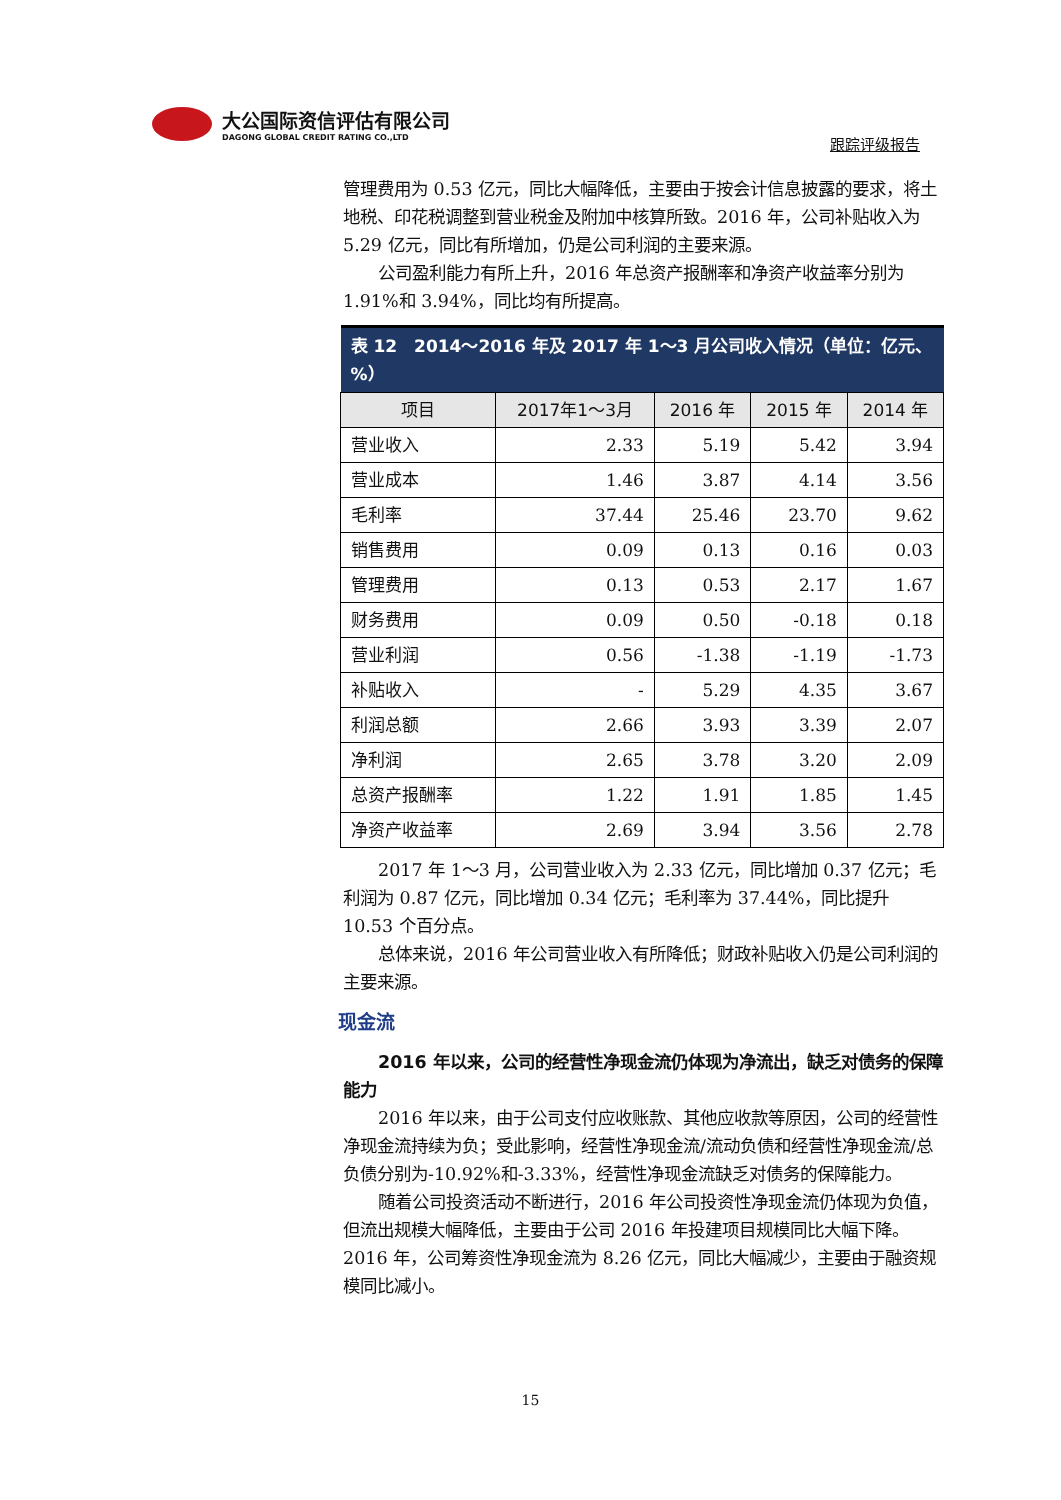大公国际资信评估有限公司
DAGONG GLOBAL CREDIT RATING CO.,LTD
跟踪评级报告
管理费用为 0.53 亿元，同比大幅降低，主要由于按会计信息披露的要求，将土地税、印花税调整到营业税金及附加中核算所致。2016 年，公司补贴收入为 5.29 亿元，同比有所增加，仍是公司利润的主要来源。
公司盈利能力有所上升，2016 年总资产报酬率和净资产收益率分别为 1.91%和 3.94%，同比均有所提高。
| 表 12 2014～2016 年及 2017 年 1～3 月公司收入情况（单位：亿元、%） | | | | |
| --- | --- | --- | --- | --- |
| 项目 | 2017年1～3月 | 2016 年 | 2015 年 | 2014 年 |
| 营业收入 | 2.33 | 5.19 | 5.42 | 3.94 |
| 营业成本 | 1.46 | 3.87 | 4.14 | 3.56 |
| 毛利率 | 37.44 | 25.46 | 23.70 | 9.62 |
| 销售费用 | 0.09 | 0.13 | 0.16 | 0.03 |
| 管理费用 | 0.13 | 0.53 | 2.17 | 1.67 |
| 财务费用 | 0.09 | 0.50 | -0.18 | 0.18 |
| 营业利润 | 0.56 | -1.38 | -1.19 | -1.73 |
| 补贴收入 | - | 5.29 | 4.35 | 3.67 |
| 利润总额 | 2.66 | 3.93 | 3.39 | 2.07 |
| 净利润 | 2.65 | 3.78 | 3.20 | 2.09 |
| 总资产报酬率 | 1.22 | 1.91 | 1.85 | 1.45 |
| 净资产收益率 | 2.69 | 3.94 | 3.56 | 2.78 |
2017 年 1～3 月，公司营业收入为 2.33 亿元，同比增加 0.37 亿元；毛利润为 0.87 亿元，同比增加 0.34 亿元；毛利率为 37.44%，同比提升 10.53 个百分点。
总体来说，2016 年公司营业收入有所降低；财政补贴收入仍是公司利润的主要来源。
现金流
2016 年以来，公司的经营性净现金流仍体现为净流出，缺乏对债务的保障能力
2016 年以来，由于公司支付应收账款、其他应收款等原因，公司的经营性净现金流持续为负；受此影响，经营性净现金流/流动负债和经营性净现金流/总负债分别为-10.92%和-3.33%，经营性净现金流缺乏对债务的保障能力。
随着公司投资活动不断进行，2016 年公司投资性净现金流仍体现为负值，但流出规模大幅降低，主要由于公司 2016 年投建项目规模同比大幅下降。2016 年，公司筹资性净现金流为 8.26 亿元，同比大幅减少，主要由于融资规模同比减小。
15